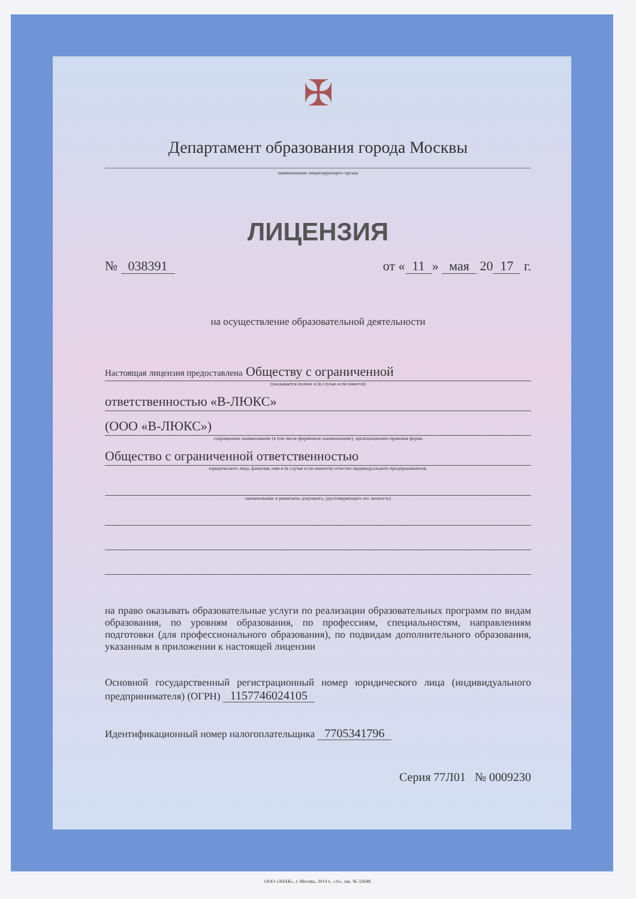✠
Департамент образования города Москвы
наименование лицензирующего органа
ЛИЦЕНЗИЯ
№ 038391 от « 11 » мая 20 17 г.
на осуществление образовательной деятельности
Настоящая лицензия предоставлена Обществу с ограниченной
(указывается полное и (в случае если имеется)
ответственностью «В-ЛЮКС»
(ООО «В-ЛЮКС»)
сокращенное наименование (в том числе фирменное наименование), организационно-правовая форма
Общество с ограниченной ответственностью
юридического лица, фамилия, имя и (в случае если имеется) отчество индивидуального предпринимателя,
наименование и реквизиты документа, удостоверяющего его личность)
на право оказывать образовательные услуги по реализации образовательных программ по видам образования, по уровням образования, по профессиям, специальностям, направлениям подготовки (для профессионального образования), по подвидам дополнительного образования, указанным в приложении к настоящей лицензии
Основной государственный регистрационный номер юридического лица (индивидуального предпринимателя) (ОГРН) 1157746024105
Идентификационный номер налогоплательщика 7705341796
Серия 77Л01 № 0009230
ООО «ЗНАК», г. Москва, 2014 г., «А», зак. № 32648.